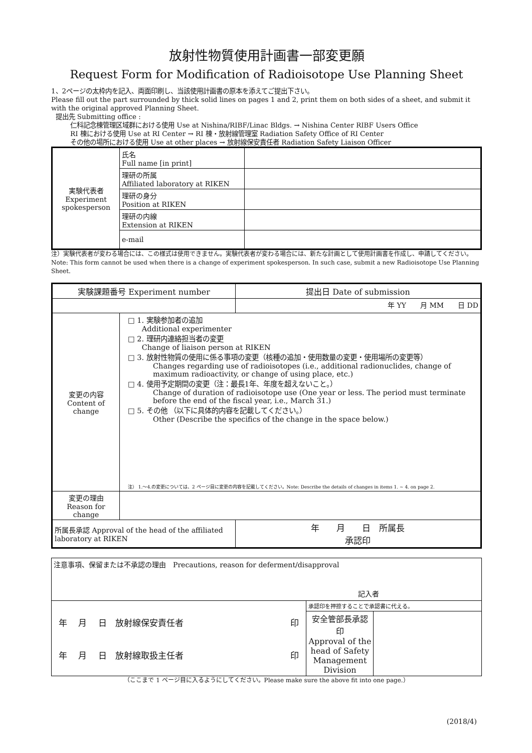放射性物質使用計画書一部変更願
Request Form for Modification of Radioisotope Use Planning Sheet
1、2ページの太枠内を記入、両面印刷し、当該使用計画書の原本を添えてご提出下さい。
Please fill out the part surrounded by thick solid lines on pages 1 and 2, print them on both sides of a sheet, and submit it with the original approved Planning Sheet.
提出先 Submitting office :
仁科記念棟管理区域群における使用 Use at Nishina/RIBF/Linac Bldgs. → Nishina Center RIBF Users Office
RI 棟における使用 Use at RI Center → RI 棟・放射線管理室 Radiation Safety Office of RI Center
その他の場所における使用 Use at other places → 放射線保安責任者 Radiation Safety Liaison Officer
| 実験代表者 Experiment spokesperson | 氏名 Full name [in print] | |
| | 理研の所属 Affiliated laboratory at RIKEN | |
| | 理研の身分 Position at RIKEN | |
| | 理研の内線 Extension at RIKEN | |
| | e-mail | |
注）実験代表者が変わる場合には、この様式は使用できません。実験代表者が変わる場合には、新たな計画として使用計画書を作成し、申請してください。 Note: This form cannot be used when there is a change of experiment spokesperson. In such case, submit a new Radioisotope Use Planning Sheet.
| 実験課題番号 Experiment number | | | 提出日 Date of submission |
| | | | 年 YY 月 MM 日 DD |
| 変更の内容 Content of change | □ 1. 実験参加者の追加 Additional experimenter □ 2. 理研内連絡担当者の変更 Change of liaison person at RIKEN □ 3. 放射性物質の使用に係る事項の変更（核種の追加・使用数量の変更・使用場所の変更等） Changes regarding use of radioisotopes (i.e., additional radionuclides, change of maximum radioactivity, or change of using place, etc.) □ 4. 使用予定期間の変更（注：最長1年、年度を超えないこと。） Change of duration of radioisotope use (One year or less. The period must terminate before the end of the fiscal year, i.e., March 31.) □ 5. その他 （以下に具体的内容を記載してください。） Other (Describe the specifics of the change in the space below.) 注） 1.～4.の変更については、2 ページ目に変更の内容を記載してください。Note: Describe the details of changes in items 1. ~ 4. on page 2. | | |
| 変更の理由 Reason for change | | | |
| 所属長承認 Approval of the head of the affiliated laboratory at RIKEN | | 年 月 日 所属長 承認印 | |
| 注意事項、保留または不承認の理由 Precautions, reason for deferment/disapproval 記入者 | | |
| 年 月 日 放射線保安責任者 印 年 月 日 放射線取扱主任者 印 | 承認印を押捺することで承認書に代える。 | |
| | 安全管部長承認印 Approval of the head of Safety Management Division | |
（ここまで 1 ページ目に入るようにしてください。Please make sure the above fit into one page.）
(2018/4)